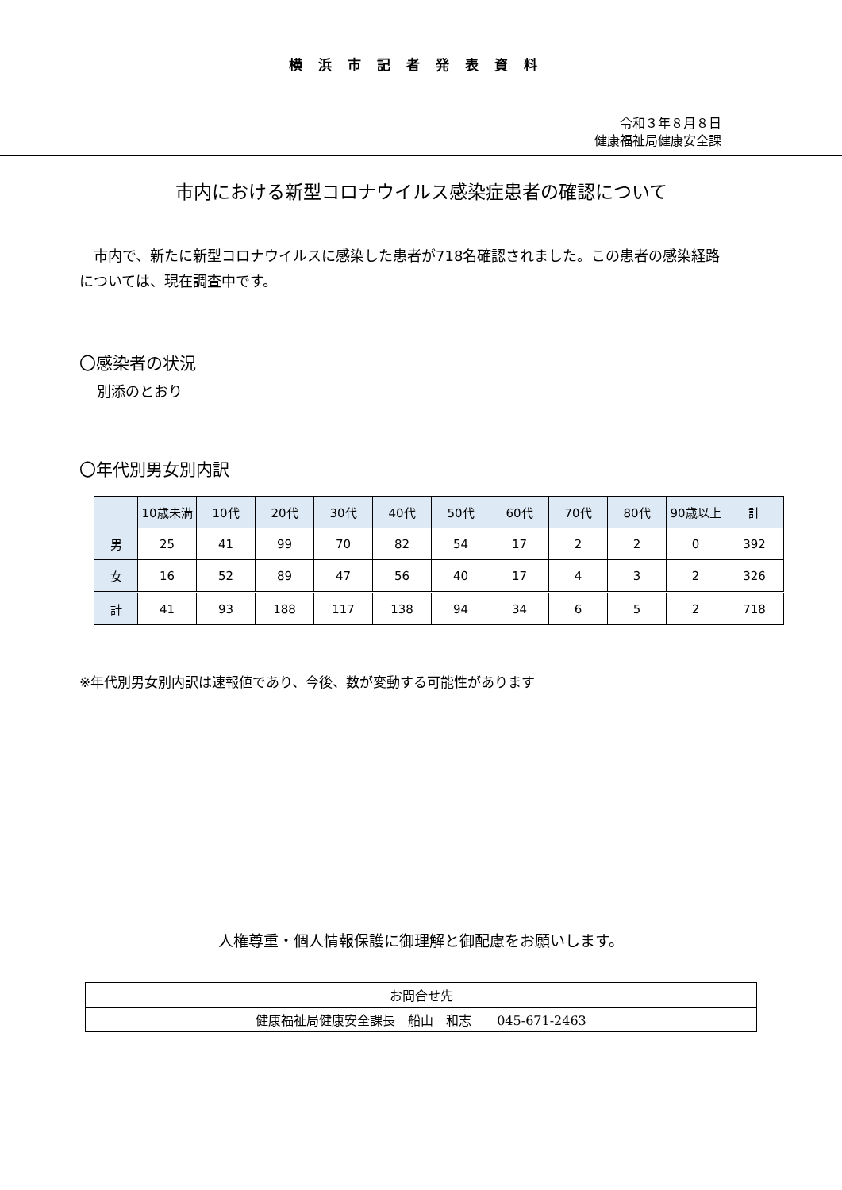横浜市記者発表資料
令和３年８月８日
健康福祉局健康安全課
市内における新型コロナウイルス感染症患者の確認について
　市内で、新たに新型コロナウイルスに感染した患者が718名確認されました。この患者の感染経路については、現在調査中です。
〇感染者の状況
別添のとおり
〇年代別男女別内訳
| | 10歳未満 | 10代 | 20代 | 30代 | 40代 | 50代 | 60代 | 70代 | 80代 | 90歳以上 | 計 |
| --- | --- | --- | --- | --- | --- | --- | --- | --- | --- | --- | --- |
| 男 | 25 | 41 | 99 | 70 | 82 | 54 | 17 | 2 | 2 | 0 | 392 |
| 女 | 16 | 52 | 89 | 47 | 56 | 40 | 17 | 4 | 3 | 2 | 326 |
| 計 | 41 | 93 | 188 | 117 | 138 | 94 | 34 | 6 | 5 | 2 | 718 |
※年代別男女別内訳は速報値であり、今後、数が変動する可能性があります
人権尊重・個人情報保護に御理解と御配慮をお願いします。
| お問合せ先 |
| --- |
| 健康福祉局健康安全課長 船山 和志 045-671-2463 |